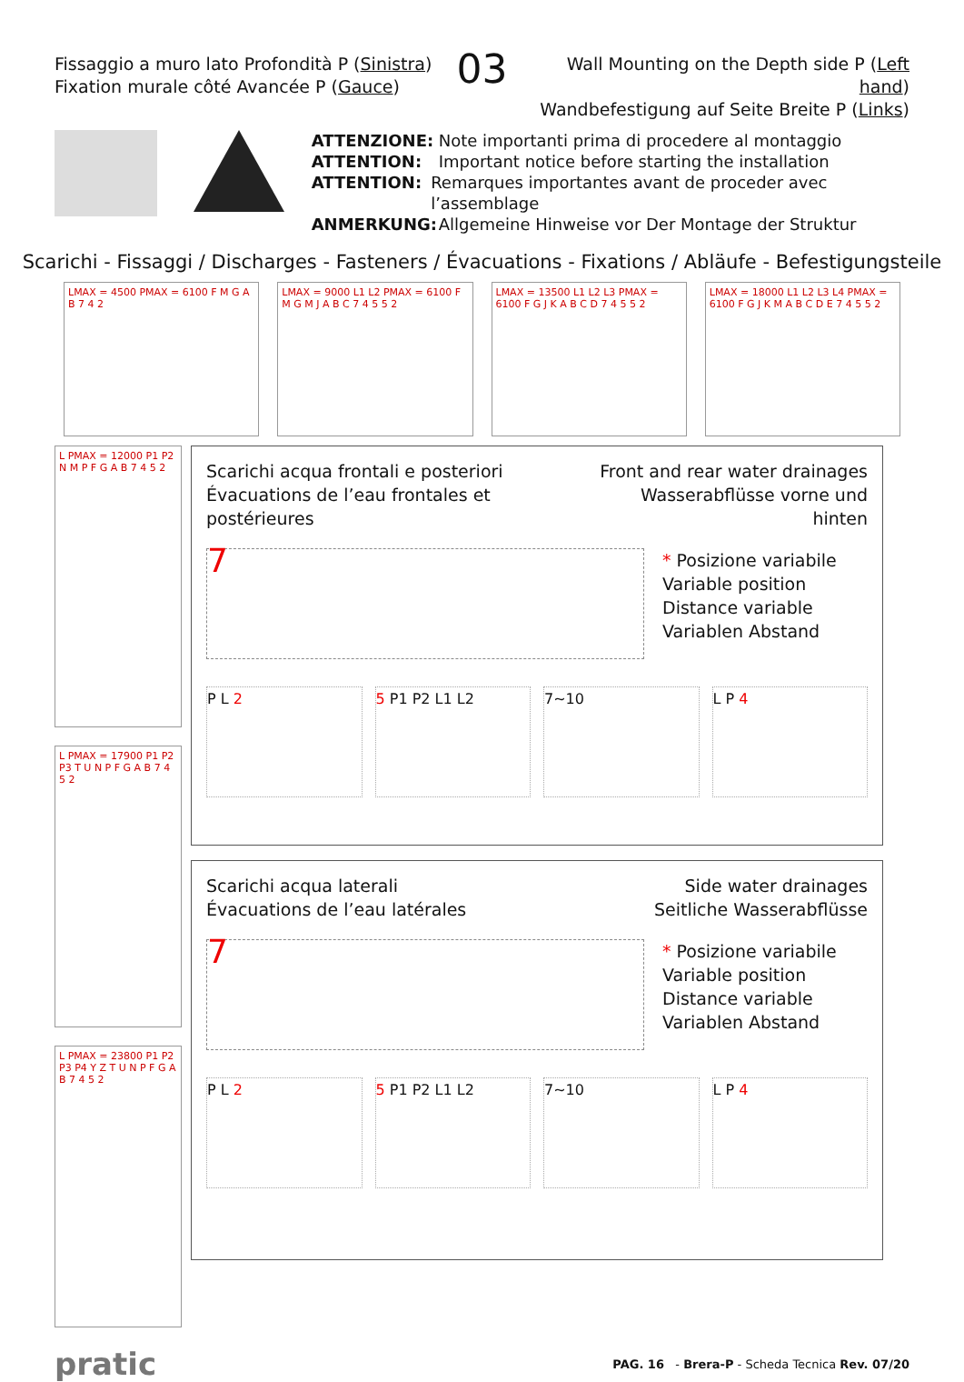Fissaggio a muro lato Profondità P (Sinistra)
Fixation murale côté Avancée P (Gauce)
03
Wall Mounting on the Depth side P (Left hand)
Wandbefestigung auf Seite Breite P (Links)
ATTENZIONE: Note importanti prima di procedere al montaggio
ATTENTION: Important notice before starting the installation
ATTENTION: Remarques importantes avant de proceder avec l’assemblage
ANMERKUNG: Allgemeine Hinweise vor Der Montage der Struktur
Scarichi - Fissaggi / Discharges - Fasteners / Évacuations - Fixations / Abläufe - Befestigungsteile
LMAX = 4500 PMAX = 6100 F M G A B 7 4 2
LMAX = 9000 L1 L2 PMAX = 6100 F M G M J A B C 7 4 5 5 2
LMAX = 13500 L1 L2 L3 PMAX = 6100 F G J K A B C D 7 4 5 5 2
LMAX = 18000 L1 L2 L3 L4 PMAX = 6100 F G J K M A B C D E 7 4 5 5 2
L PMAX = 12000 P1 P2 N M P F G A B 7 4 5 2
L PMAX = 17900 P1 P2 P3 T U N P F G A B 7 4 5 2
L PMAX = 23800 P1 P2 P3 P4 Y Z T U N P F G A B 7 4 5 2
Scarichi acqua frontali e posteriori
Évacuations de l’eau frontales et postérieures
Front and rear water drainages
Wasserabflüsse vorne und hinten
7
* Posizione variabile
Variable position
Distance variable
Variablen Abstand
P L 2 5 P1 P2 L1 L2 7~10 L P 4
Scarichi acqua laterali
Évacuations de l’eau latérales
Side water drainages
Seitliche Wasserabflüsse
7
* Posizione variabile
Variable position
Distance variable
Variablen Abstand
P L 2 5 P1 P2 L1 L2 7~10 L P 4
pratic
PAG. 16 - Brera-P - Scheda Tecnica Rev. 07/20